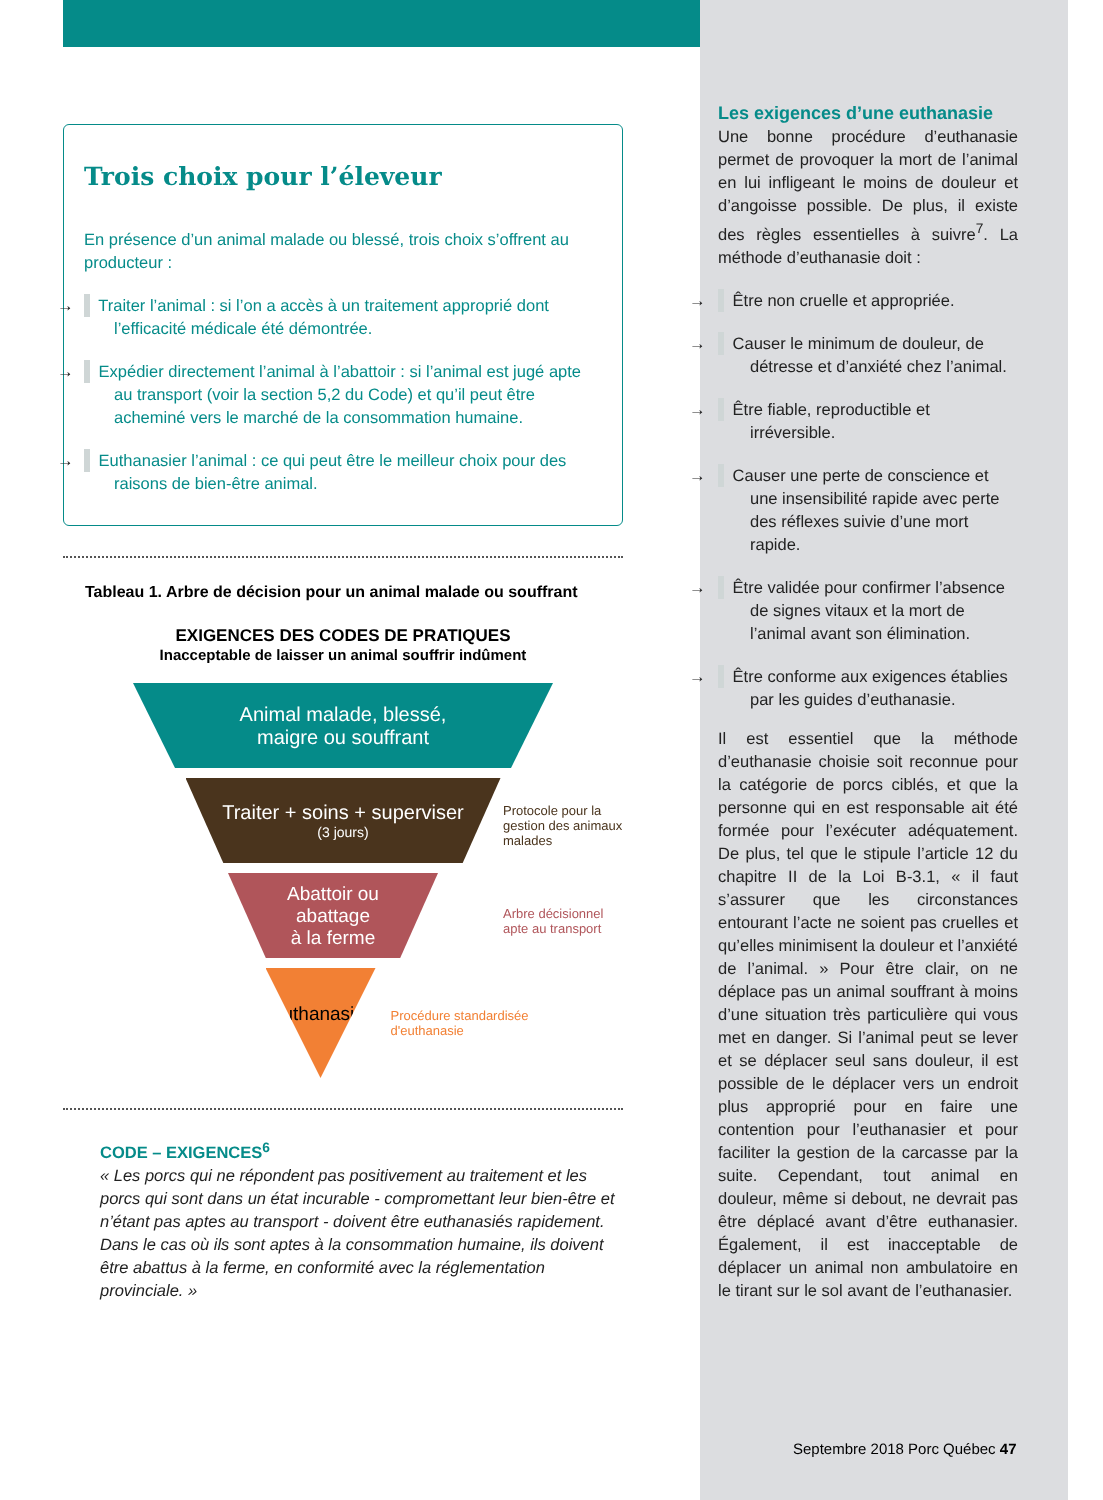Trois choix pour l’éleveur
En présence d’un animal malade ou blessé, trois choix s’offrent au producteur :
→ Traiter l’animal : si l’on a accès à un traitement approprié dont l’efficacité médicale été démontrée.
→ Expédier directement l’animal à l’abattoir : si l’animal est jugé apte au transport (voir la section 5,2 du Code) et qu’il peut être acheminé vers le marché de la consommation humaine.
→ Euthanasier l’animal : ce qui peut être le meilleur choix pour des raisons de bien-être animal.
Tableau 1. Arbre de décision pour un animal malade ou souffrant
EXIGENCES DES CODES DE PRATIQUES
Inacceptable de laisser un animal souffrir indûment
Animal malade, blessé,
maigre ou souffrant
Traiter + soins + superviser
(3 jours)
Protocole pour la gestion des animaux malades
Abattoir ou
abattage
à la ferme
Arbre décisionnel apte au transport
Euthanasier
Procédure standardisée d'euthanasie
CODE – EXIGENCES<sup>6</sup>
« Les porcs qui ne répondent pas positivement au traitement et les porcs qui sont dans un état incurable - compromettant leur bien-être et n’étant pas aptes au transport - doivent être euthanasiés rapidement. Dans le cas où ils sont aptes à la consommation humaine, ils doivent être abattus à la ferme, en conformité avec la réglementation provinciale. »
Les exigences d’une euthanasie
Une bonne procédure d’euthanasie permet de provoquer la mort de l’animal en lui infligeant le moins de douleur et d’angoisse possible. De plus, il existe des règles essentielles à suivre<sup>7</sup>. La méthode d’euthanasie doit :
→ Être non cruelle et appropriée.
→ Causer le minimum de douleur, de détresse et d’anxiété chez l’animal.
→ Être fiable, reproductible et irréversible.
→ Causer une perte de conscience et une insensibilité rapide avec perte des réflexes suivie d’une mort rapide.
→ Être validée pour confirmer l’absence de signes vitaux et la mort de l’animal avant son élimination.
→ Être conforme aux exigences établies par les guides d’euthanasie.
Il est essentiel que la méthode d’euthanasie choisie soit reconnue pour la catégorie de porcs ciblés, et que la personne qui en est responsable ait été formée pour l’exécuter adéquatement. De plus, tel que le stipule l’article 12 du chapitre II de la Loi B-3.1, « il faut s’assurer que les circonstances entourant l’acte ne soient pas cruelles et qu’elles minimisent la douleur et l’anxiété de l’animal. » Pour être clair, on ne déplace pas un animal souffrant à moins d’une situation très particulière qui vous met en danger. Si l’animal peut se lever et se déplacer seul sans douleur, il est possible de le déplacer vers un endroit plus approprié pour en faire une contention pour l’euthanasier et pour faciliter la gestion de la carcasse par la suite. Cependant, tout animal en douleur, même si debout, ne devrait pas être déplacé avant d’être euthanasier. Également, il est inacceptable de déplacer un animal non ambulatoire en le tirant sur le sol avant de l’euthanasier.
Septembre 2018 Porc Québec 47